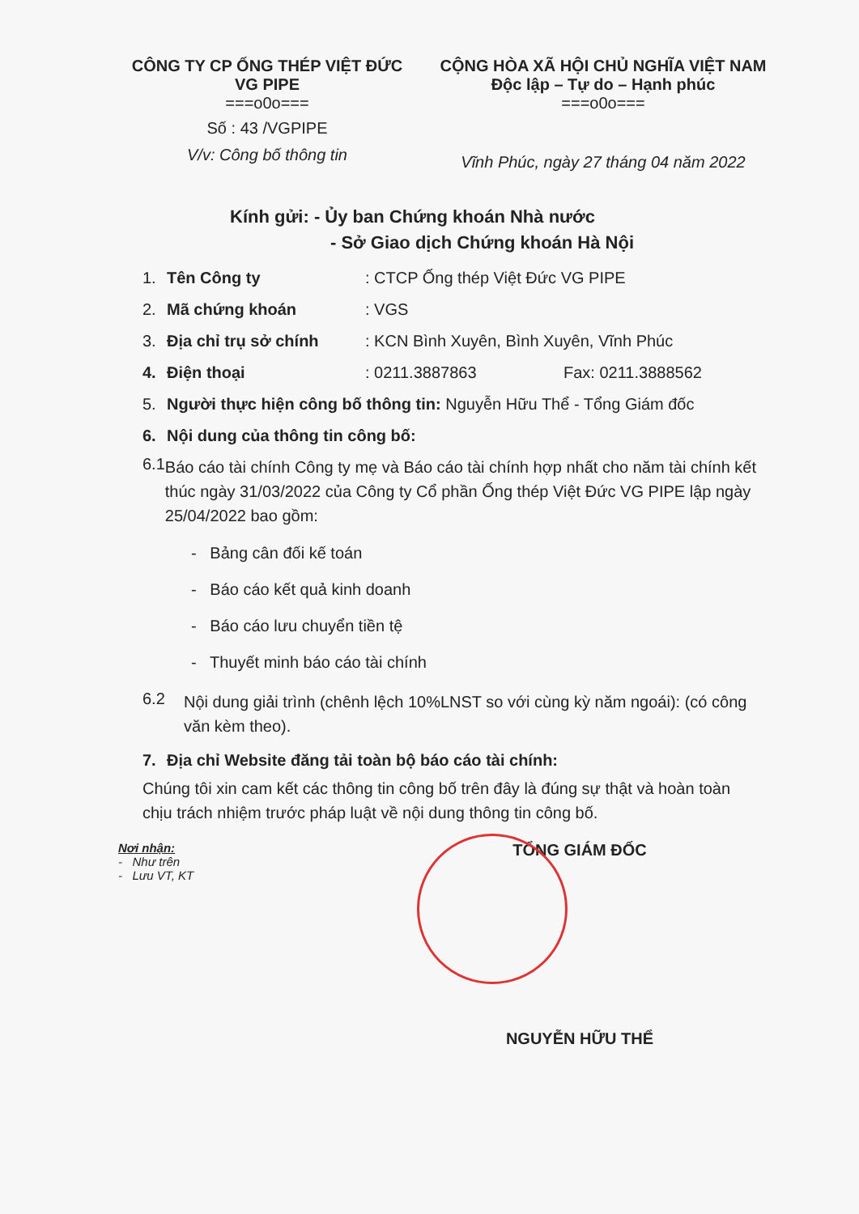CÔNG TY CP ỐNG THÉP VIỆT ĐỨC
VG PIPE
===o0o===
Số : 43 /VGPIPE
V/v: Công bố thông tin
CỘNG HÒA XÃ HỘI CHỦ NGHĨA VIỆT NAM
Độc lập – Tự do – Hạnh phúc
===o0o===
Vĩnh Phúc, ngày 27 tháng 04 năm 2022
Kính gửi: - Ủy ban Chứng khoán Nhà nước
- Sở Giao dịch Chứng khoán Hà Nội
1. Tên Công ty: CTCP Ống thép Việt Đức VG PIPE
2. Mã chứng khoán: VGS
3. Địa chỉ trụ sở chính: KCN Bình Xuyên, Bình Xuyên, Vĩnh Phúc
4. Điện thoại: 0211.3887863 Fax: 0211.3888562
5. Người thực hiện công bố thông tin: Nguyễn Hữu Thể - Tổng Giám đốc
6. Nội dung của thông tin công bố:
6.1 Báo cáo tài chính Công ty mẹ và Báo cáo tài chính hợp nhất cho năm tài chính kết thúc ngày 31/03/2022 của Công ty Cổ phần Ống thép Việt Đức VG PIPE lập ngày 25/04/2022 bao gồm:
- Bảng cân đối kế toán
- Báo cáo kết quả kinh doanh
- Báo cáo lưu chuyển tiền tệ
- Thuyết minh báo cáo tài chính
6.2 Nội dung giải trình (chênh lệch 10%LNST so với cùng kỳ năm ngoái): (có công văn kèm theo).
7. Địa chỉ Website đăng tải toàn bộ báo cáo tài chính:
Chúng tôi xin cam kết các thông tin công bố trên đây là đúng sự thật và hoàn toàn chịu trách nhiệm trước pháp luật về nội dung thông tin công bố.
Nơi nhận:
- Như trên
- Lưu VT, KT
TỔNG GIÁM ĐỐC
NGUYỄN HỮU THỂ